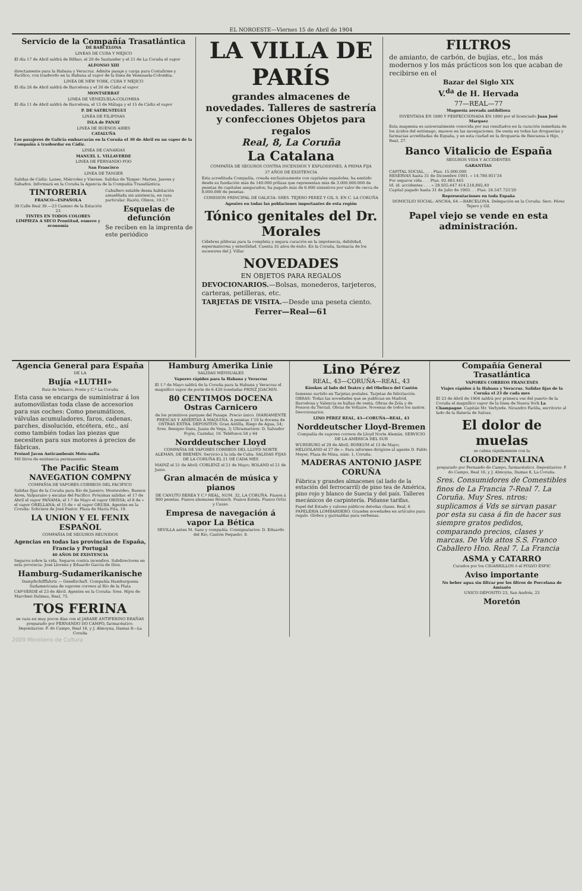EL NOROESTE—Viernes 15 de Abril de 1904
Servicio de la Compañía Trasatlántica
DE BARCELONA
LINEAS DE CUBA Y MEJICO
El día 17 de Abril saldrá de Bilbao, el 20 de Santander y el 21 de La Coruña el vapor
ALFONSO XIII
directamente para la Habana y Veracruz. Admite pasaje y carga para Costafirme y Pacífico, con trasbordo en la Habana al vapor de la línea de Venezuela-Colombia.
LINEA DE NEW YORK, CUBA Y MEJICO
El día 26 de Abril saldrá de Barcelona y el 30 de Cádiz el vapor
MONTSERRAT
LINEA DE VENEZUELA-COLOMBIA
El día 11 de Abril saldrá de Barcelona, el 13 de Málaga y el 15 de Cádiz el vapor
P. DE SATRUSTEGUI
LINEA DE FILIPINAS
ISLA de PANAY
LINEA DE BUENOS AIRES
CATALUÑA
Los pasajeros de Galicia embarcarán en la Coruña el 30 de Abril en un vapor de la Compañía á trasbordar en Cádiz.
LINEA DE CANARIAS
MANUEL L. VILLAVERDE
LINEA DE FERNANDO POO
San Francisco
LINEA DE TANGER
Salidas de Cádiz: Lunes, Miércoles y Viernes. Salidas de Tánger: Martes, Jueves y Sábados. Informará en la Coruña la Agencia de la Compañía Trasatlántica.
TINTORERIA
FRANCO—ESPAÑOLA
39 Calle Real 39.—23 Camino de la Estación 23
TINTES EN TODOS COLORES LIMPIEZA A SECO Prontitud, esmero y economía
Caballero estable desea habitación amueblada sin asistencia, en casa particular. Razón, Olmos, 10-2.º
Esquelas de defunción
Se reciben en la imprenta de este periódico
LA VILLA DE PARÍS
grandes almacenes de novedades. Talleres de sastrería y confecciones Objetos para regalos
Real, 8, La Coruña
La Catalana
COMPAÑÍA DE SEGUROS CONTRA INCENDIOS Y EXPLOSIONES, Á PRIMA FIJA
37 AÑOS DE EXISTENCIA
Esta acreditada Compañía, creada exclusivamente con capitales españoles, ha emitido desde su fundación más de 140.000 pólizas que representan más de 3.000.000.000 de pesetas de capitales asegurados; ha pagado más de 6.000 siniestros por valor de cerca de 8.000.000 de pesetas.
COMISIÓN PRINCIPAL DE GALICIA: SRES. TEJERO PEREZ Y GIL S. EN C. LA CORUÑA
Agentes en todas las poblaciones importantes de esta región
Tónico genitales del Dr. Morales
Célebres píldoras para la completa y segura curación en la impotencia, debilidad, espermatorrea y esterilidad. Cuenta 35 años de éxito. En la Coruña, farmacia de los sucesores del J. Villar.
NOVEDADES
EN OBJETOS PARA REGALOS
DEVOCIONARIOS.—Bolsas, monederos, tarjeteros, carteras, petilleras, etc.
TARJETAS DE VISITA.—Desde una peseta ciento.
Ferrer—Real—61
FILTROS
de amianto, de carbón, de bujías, etc., los más modernos y los más prácticos son los que acaban de recibirse en el
Bazar del Siglo XIX
V.<sup>da</sup> de H. Hervada
77—REAL—77
Magnesia aereada antibiliosa
INVENTADA EN 1880 Y PERFECCIONADA EN 1890 por el licenciado Juan José Marquez
Esta magnesia es universalmente conocida por sus resultados en la curación inmediata de los ácidos del estómago, mareos en las navegaciones. De venta en todas las droguerías y farmacias acreditadas de España, y en esta ciudad en la droguería de Bescansa é Hijo, Real, 27.
Banco Vitalicio de España
SEGUROS VIDA Y ACCIDENTES
GARANTÍAS
CAPITAL SOCIAL. . . . Ptas. 15.000.000
RESERVAS hasta 31 de Diciembre 1901. » 14.780.951'34
Por seguros vida . . . Ptas. 92.483.445
Id. id. accidentes . . . » 28.935.447 414.218,892,40
Capital pagado hasta 31 de Julio de 1903. . . Ptas. 24.547.725'20
Representaciones en toda España
DOMICILIO SOCIAL: ANCHA, 64.—BARCELONA. Delegación en la Coruña: Sers. Pérez Tejero y Gil.
Papel viejo se vende en esta administración.
Agencia General para España
DE LA
Bujía «LUTHI»
Ruiz de Velasco, Ponte y C.ª La Coruña
Esta casa se encarga de suministrar á los automovilistas toda clase de accesorios para sus coches: Como pneumáticos, válvulas acumuladores, faros, cadenas, parches, disolución, etcétera, etc., así como también todas las piezas que necesiten para sus motores á precios de fábricas.
Freinol Javon Anticambouis Moto-nafta
Mil litros de existencia permanentes.
The Pacific Steam NAVEGATION COMPNY
COMPAÑIA DE VAPORES-CORREOS DEL PACIFICO
Salidas fijas de la Coruña para Río de Janeiro; Montevideo, Buenos Aires, Valparaíso y escalas del Pacífico. Próximas salidas: el 17 de Abril el vapor PANAMA; el 1.º de Mayo el vapor ORISSA; el 8 de » el vapor ORELLANA; el 15 de » el vapor ORUBA. Agentes en la Coruña: Sobrinos de José Pastor. Plaza de María Pita, 19.
LA UNION Y EL FENIX ESPAÑOL
COMPAÑIA DE SEGUROS REUNIDOS
Agencias en todas las provincias de España, Francia y Portugal
40 AÑOS DE EXISTENCIA
Seguros sobre la vida. Seguros contra incendios. Subdirectores en esta provincia: José Llorens y Eduardo García de Dios.
Hamburg-Sudamerikanische
Dampfschifffahrts — Gesellschaft. Compañía Hamburguesa Sudamericana de vapores correos al Río de la Plata
CAP-VERDE el 23 de Abril. Agentes en la Coruña: Sres. Hijos de Marchesi Dalmau, Real, 75.
TOS FERINA
se cura en muy pocos días con el JARABE ANTIFERINO BRAÑAS preparado por FERNANDO DO CAMPO, farmacéutico. Depositarios: F. do Campo, Real 16, y J. Almoyna, Damas 8—La Coruña
Hamburg Amerika Linie
SALIDAS MENSUALES
Vapores rápidos para la Habana y Veracruz
El 1.º de Mayo saldrá de la Coruña para la Habana y Veracruz el magnífico vapor de porte de 6.420 toneladas PRINZ JOACHIN.
80 CENTIMOS DOCENA Ostras Carnicero
de los primitivos parques del Pasage. Precio único. DIARIAMENTE FRESCAS Y ABIERTAS Á MAQUINA. A pesetas 1'10 la docena de OSTRAS EXTRA. DEPOSITOS: Gran Antilla, Riego de Agua, 54; Sres. Benigno Dans, Juana de Vega, 3; Ultramarinos: D. Salvador Fojón, Castelar, 10. Teléfonos 58 y 64
Norddeutscher Lloyd
COMPAÑIA DE VAPORES CORREOS DEL LLOYD NORTE ALEMÁN, DE BREMEN. Servicio á la isla de Cuba. SALIDAS FIJAS DE LA CORUÑA EL 21 DE CADA MES
MAINZ el 21 de Abril; COBLENZ el 21 de Mayo; ROLAND el 21 de Junio.
Gran almacén de música y pianos
DE CANUTO BEREA Y C.ª REAL, NUM. 32, LA CORUÑA. Pianos á 900 pesetas. Pianos alemanes Rönisch. Pianos Estela. Pianos Ortiz y Cusso.
Empresa de navegación á vapor La Bética
SEVILLA antes M. Sanz y compañía. Consignatarios: D. Eduardo del Río, Cantón Pequeño, 9.
Lino Pérez
REAL, 43—CORUÑA—REAL, 43
Kioskos al lado del Teatro y del Obelisco del Cantón
Inmenso surtido en Tarjetas postales. Tarjetas de felicitación. OBRAS: Todas las novedades que se publican en Madrid, Barcelona y Valencia se hallan de venta. Obras de Zola y de Ponson du Terrail. Obras de Voltaire. Novenas de todos los santos. Devocionarios.
LINO PÉREZ REAL, 43—CORUÑA—REAL, 43
Norddeutscher Lloyd-Bremen
Compañía de vapores correos de Lloyd Norte Alemán. SERVICIO DE LA AMERICA DEL SUR
WURSBURG el 29 de Abril; BORKUM el 13 de Mayo; HELGOLAND el 27 de ». Para informes dirigirse al agente D. Pablo Meyer, Plaza de Mina, núm. 1, Coruña.
MADERAS ANTONIO JASPE CORUÑA
Fábrica y grandes almacenes (al lado de la estación del ferrocarril) de pino tea de América, pino rojo y blanco de Suecia y del país. Talleres mecánicos de carpintería. Pídanse tarifas.
Papel del Estado y valores públicos detodas clases. Real, 6 PAPELERIA LOMBARDERO. Grandes novedades en artículos para regalo. Globos y guirnaldas para verbenas.
Compañía General Trasatlántica
VAPORES CORREOS FRANCESES
Viajes rápidos á la Habana y Veracruz. Salidas fijas de la Coruña el 23 de cada mes
El 23 de Abril de 1904 saldrá por primera vez del puerto de la Coruña el magnífico vapor de la línea de Nueva York La Champagne. Capitán Mr. Verlynde. Nicandro Fariña, escritorio al lado de la Batería de Salvas.
El dolor de muelas
se calma rápidamente con la
CLORODENTALINA
preparado por Fernando do Campo, farmacéutico. Depositarios: F. do Campo, Real 16, y J. Almoyna, Damas 8, La Coruña.
Sres. Consumidores de Comestibles finos de La Francia 7-Real 7. La Coruña. Muy Sres. ntros: suplicamos á Vds se sirvan pasar por esta su casa á fin de hacer sus siempre gratos pedidos, comparando precios, clases y marcas. De Vds attos S.S. Franco Caballero Hno. Real 7. La Francia
ASMA y CATARRO
Curados por los CIGARRILLOS ó el POLVO ESPIC
Aviso importante
No beber agua sin filtrar por los filtros de Porcelana de Amianto
UNICO DEPOSITO 23, San Andrés, 23
Moretón
2009 Ministerio de Cultura